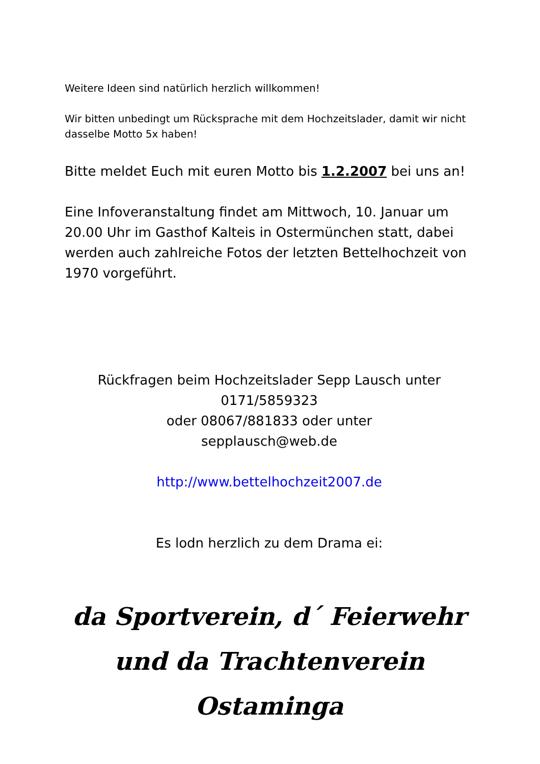Weitere Ideen sind natürlich herzlich willkommen!
Wir bitten unbedingt um Rücksprache mit dem Hochzeitslader, damit wir nicht dasselbe Motto 5x haben!
Bitte meldet Euch mit euren Motto bis 1.2.2007 bei uns an!
Eine Infoveranstaltung findet am Mittwoch, 10. Januar um 20.00 Uhr im Gasthof Kalteis in Ostermünchen statt, dabei werden auch zahlreiche Fotos der letzten Bettelhochzeit von 1970 vorgeführt.
Rückfragen beim Hochzeitslader Sepp Lausch unter
0171/5859323
oder 08067/881833 oder unter
sepplausch@web.de
http://www.bettelhochzeit2007.de
Es lodn herzlich zu dem Drama ei:
da Sportverein, d´ Feierwehr und da Trachtenverein Ostaminga